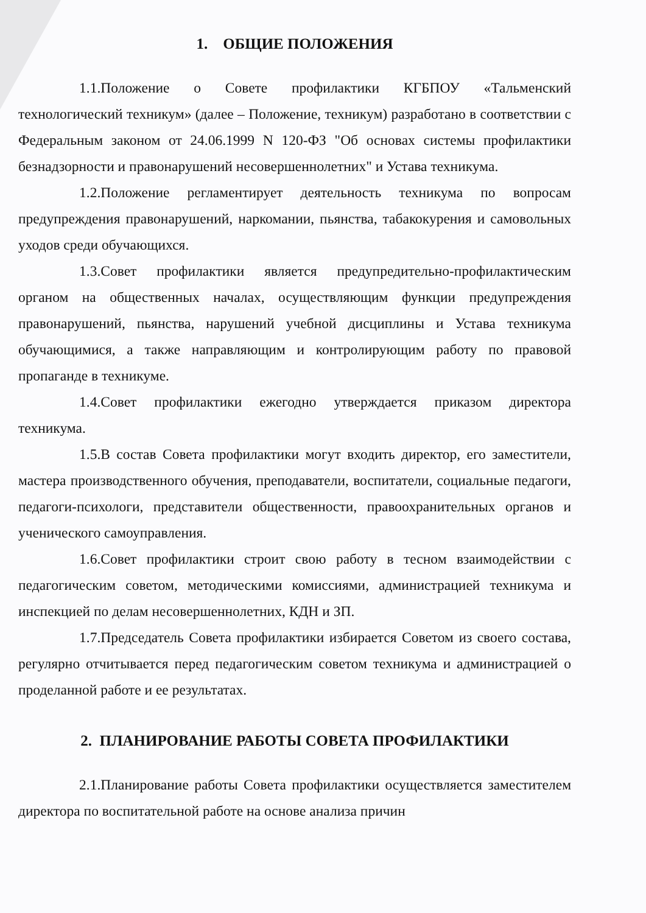1. ОБЩИЕ ПОЛОЖЕНИЯ
1.1.Положение о Совете профилактики КГБПОУ «Тальменский технологический техникум» (далее – Положение, техникум) разработано в соответствии с Федеральным законом от 24.06.1999 N 120-ФЗ "Об основах системы профилактики безнадзорности и правонарушений несовершеннолетних" и Устава техникума.
1.2.Положение регламентирует деятельность техникума по вопросам предупреждения правонарушений, наркомании, пьянства, табакокурения и самовольных уходов среди обучающихся.
1.3.Совет профилактики является предупредительно-профилактическим органом на общественных началах, осуществляющим функции предупреждения правонарушений, пьянства, нарушений учебной дисциплины и Устава техникума обучающимися, а также направляющим и контролирующим работу по правовой пропаганде в техникуме.
1.4.Совет профилактики ежегодно утверждается приказом директора техникума.
1.5.В состав Совета профилактики могут входить директор, его заместители, мастера производственного обучения, преподаватели, воспитатели, социальные педагоги, педагоги-психологи, представители общественности, правоохранительных органов и ученического самоуправления.
1.6.Совет профилактики строит свою работу в тесном взаимодействии с педагогическим советом, методическими комиссиями, администрацией техникума и инспекцией по делам несовершеннолетних, КДН и ЗП.
1.7.Председатель Совета профилактики избирается Советом из своего состава, регулярно отчитывается перед педагогическим советом техникума и администрацией о проделанной работе и ее результатах.
2. ПЛАНИРОВАНИЕ РАБОТЫ СОВЕТА ПРОФИЛАКТИКИ
2.1.Планирование работы Совета профилактики осуществляется заместителем директора по воспитательной работе на основе анализа причин